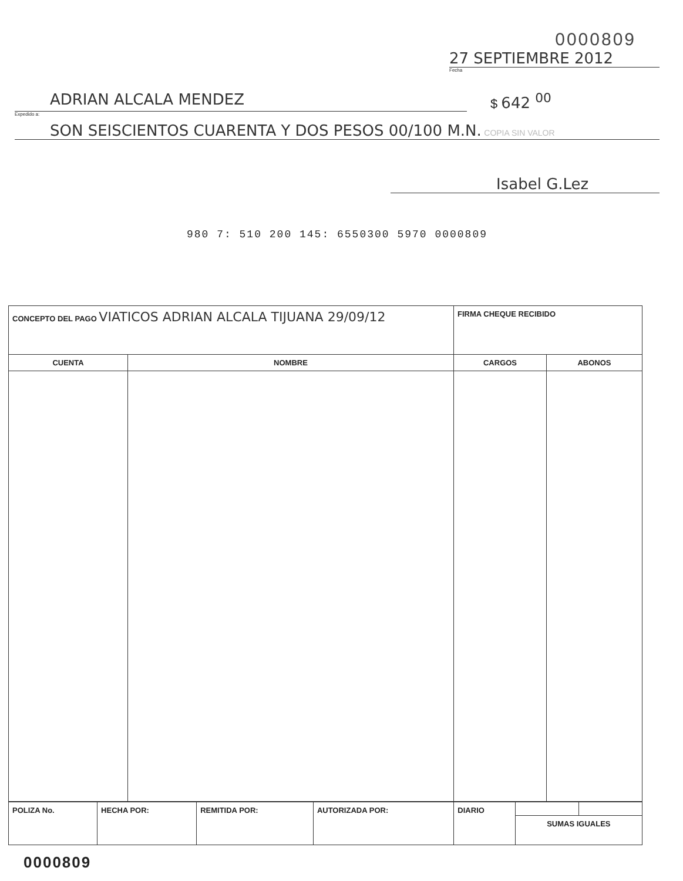0000809
27 SEPTIEMBRE 2012
Fecha
ADRIAN ALCALA MENDEZ
$ 642 <sup>00</sup>
Expedido a:
SON SEISCIENTOS CUARENTA Y DOS PESOS 00/100 M.N. COPIA SIN VALOR
Isabel G.Lez
980 7: 510 200 145: 6550300 5970 0000809
| CONCEPTO DEL PAGO VIATICOS ADRIAN ALCALA TIJUANA 29/09/12 | | FIRMA CHEQUE RECIBIDO | |
| CUENTA | NOMBRE | CARGOS | ABONOS |
| POLIZA No. | HECHA POR: | REMITIDA POR: | AUTORIZADA POR: | DIARIO | | |
| | | | | | SUMAS IGUALES | |
0000809